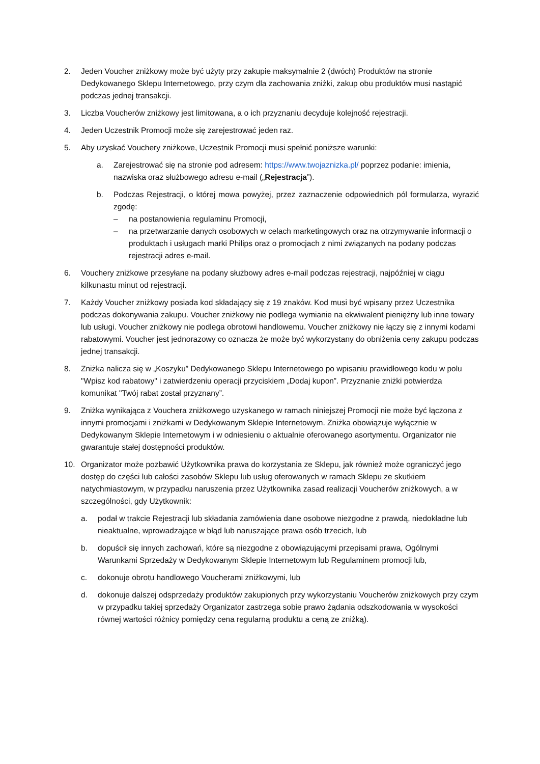2. Jeden Voucher zniżkowy może być użyty przy zakupie maksymalnie 2 (dwóch) Produktów na stronie Dedykowanego Sklepu Internetowego, przy czym dla zachowania zniżki, zakup obu produktów musi nastąpić podczas jednej transakcji.
3. Liczba Voucherów zniżkowy jest limitowana, a o ich przyznaniu decyduje kolejność rejestracji.
4. Jeden Uczestnik Promocji może się zarejestrować jeden raz.
5. Aby uzyskać Vouchery zniżkowe, Uczestnik Promocji musi spełnić poniższe warunki:
a. Zarejestrować się na stronie pod adresem: https://www.twojaznizka.pl/ poprzez podanie: imienia, nazwiska oraz służbowego adresu e-mail („Rejestracja”).
b. Podczas Rejestracji, o której mowa powyżej, przez zaznaczenie odpowiednich pól formularza, wyrazić zgodę:
– na postanowienia regulaminu Promocji,
– na przetwarzanie danych osobowych w celach marketingowych oraz na otrzymywanie informacji o produktach i usługach marki Philips oraz o promocjach z nimi związanych na podany podczas rejestracji adres e-mail.
6. Vouchery zniżkowe przesyłane na podany służbowy adres e-mail podczas rejestracji, najpóźniej w ciągu kilkunastu minut od rejestracji.
7. Każdy Voucher zniżkowy posiada kod składający się z 19 znaków. Kod musi być wpisany przez Uczestnika podczas dokonywania zakupu. Voucher zniżkowy nie podlega wymianie na ekwiwalent pieniężny lub inne towary lub usługi. Voucher zniżkowy nie podlega obrotowi handlowemu. Voucher zniżkowy nie łączy się z innymi kodami rabatowymi. Voucher jest jednorazowy co oznacza że może być wykorzystany do obniżenia ceny zakupu podczas jednej transakcji.
8. Zniżka nalicza się w „Koszyku” Dedykowanego Sklepu Internetowego po wpisaniu prawidłowego kodu w polu "Wpisz kod rabatowy" i zatwierdzeniu operacji przyciskiem „Dodaj kupon”. Przyznanie zniżki potwierdza komunikat "Twój rabat został przyznany”.
9. Zniżka wynikająca z Vouchera zniżkowego uzyskanego w ramach niniejszej Promocji nie może być łączona z innymi promocjami i zniżkami w Dedykowanym Sklepie Internetowym. Zniżka obowiązuje wyłącznie w Dedykowanym Sklepie Internetowym i w odniesieniu o aktualnie oferowanego asortymentu. Organizator nie gwarantuje stałej dostępności produktów.
10. Organizator może pozbawić Użytkownika prawa do korzystania ze Sklepu, jak również może ograniczyć jego dostęp do części lub całości zasobów Sklepu lub usług oferowanych w ramach Sklepu ze skutkiem natychmiastowym, w przypadku naruszenia przez Użytkownika zasad realizacji Voucherów zniżkowych, a w szczególności, gdy Użytkownik:
a. podał w trakcie Rejestracji lub składania zamówienia dane osobowe niezgodne z prawdą, niedokładne lub nieaktualne, wprowadzające w błąd lub naruszające prawa osób trzecich, lub
b. dopuścił się innych zachowań, które są niezgodne z obowiązującymi przepisami prawa, Ogólnymi Warunkami Sprzedaży w Dedykowanym Sklepie Internetowym lub Regulaminem promocji lub,
c. dokonuje obrotu handlowego Voucherami zniżkowymi, lub
d. dokonuje dalszej odsprzedaży produktów zakupionych przy wykorzystaniu Voucherów zniżkowych przy czym w przypadku takiej sprzedaży Organizator zastrzega sobie prawo żądania odszkodowania w wysokości równej wartości różnicy pomiędzy cena regularną produktu a ceną ze zniżką).